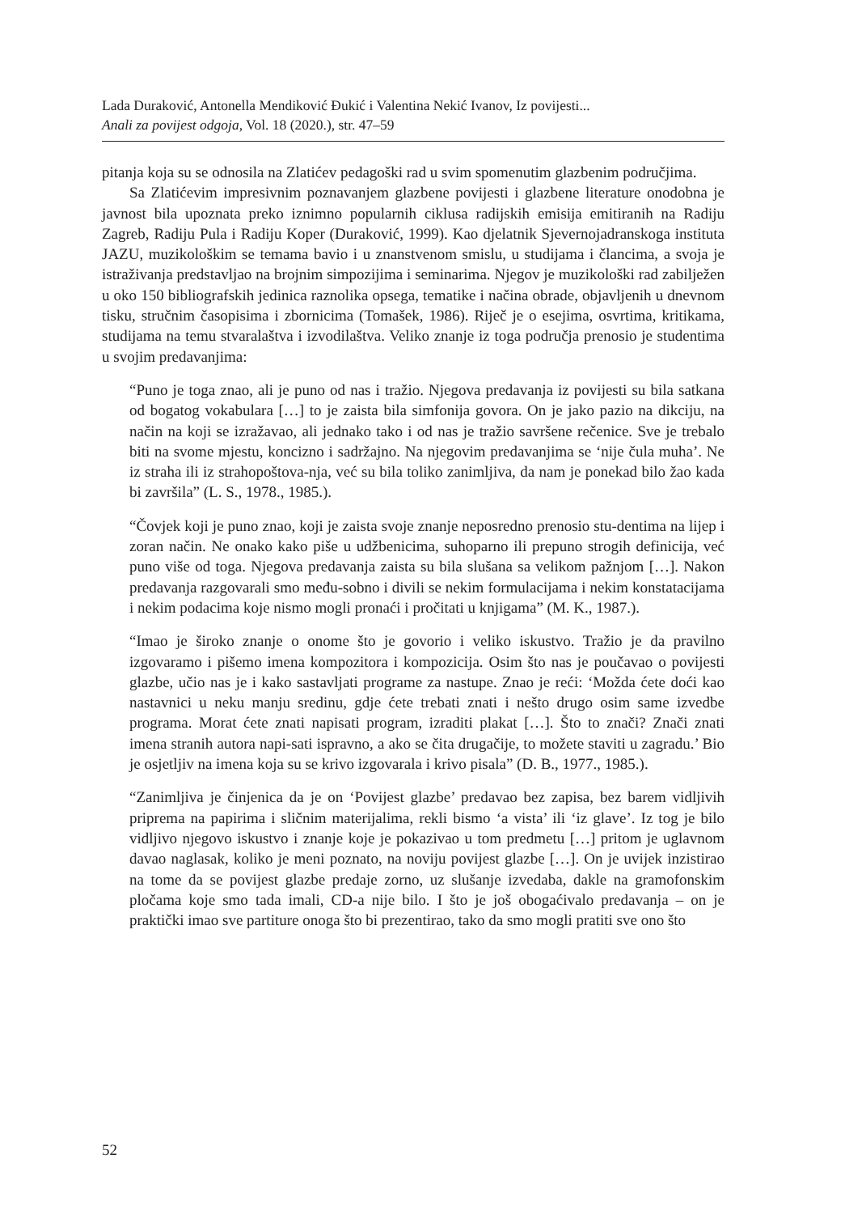Lada Duraković, Antonella Mendiković Đukić i Valentina Nekić Ivanov, Iz povijesti...
Anali za povijest odgoja, Vol. 18 (2020.), str. 47–59
pitanja koja su se odnosila na Zlatićev pedagoški rad u svim spomenutim glazbenim područjima.
Sa Zlatićevim impresivnim poznavanjem glazbene povijesti i glazbene literature onodobna je javnost bila upoznata preko iznimno popularnih ciklusa radijskih emisija emitiranih na Radiju Zagreb, Radiju Pula i Radiju Koper (Duraković, 1999). Kao djelatnik Sjevernojadranskoga instituta JAZU, muzikološkim se temama bavio i u znanstvenom smislu, u studijama i člancima, a svoja je istraživanja predstavljao na brojnim simpozijima i seminarima. Njegov je muzikološki rad zabilježen u oko 150 bibliografskih jedinica raznolika opsega, tematike i načina obrade, objavljenih u dnevnom tisku, stručnim časopisima i zbornicima (Tomašek, 1986). Riječ je o esejima, osvrtima, kritikama, studijama na temu stvaralaštva i izvodilaštva. Veliko znanje iz toga područja prenosio je studentima u svojim predavanjima:
“Puno je toga znao, ali je puno od nas i tražio. Njegova predavanja iz povijesti su bila satkana od bogatog vokabulara […] to je zaista bila simfonija govora. On je jako pazio na dikciju, na način na koji se izražavao, ali jednako tako i od nas je tražio savršene rečenice. Sve je trebalo biti na svome mjestu, koncizno i sadržajno. Na njegovim predavanjima se ‘nije čula muha’. Ne iz straha ili iz strahopoštova-nja, već su bila toliko zanimljiva, da nam je ponekad bilo žao kada bi završila” (L. S., 1978., 1985.).
“Čovjek koji je puno znao, koji je zaista svoje znanje neposredno prenosio stu-dentima na lijep i zoran način. Ne onako kako piše u udžbenicima, suhoparno ili prepuno strogih definicija, već puno više od toga. Njegova predavanja zaista su bila slušana sa velikom pažnjom […]. Nakon predavanja razgovarali smo među-sobno i divili se nekim formulacijama i nekim konstatacijama i nekim podacima koje nismo mogli pronaći i pročitati u knjigama” (M. K., 1987.).
“Imao je široko znanje o onome što je govorio i veliko iskustvo. Tražio je da pravilno izgovaramo i pišemo imena kompozitora i kompozicija. Osim što nas je poučavao o povijesti glazbe, učio nas je i kako sastavljati programe za nastupe. Znao je reći: ‘Možda ćete doći kao nastavnici u neku manju sredinu, gdje ćete trebati znati i nešto drugo osim same izvedbe programa. Morat ćete znati napisati program, izraditi plakat […]. Što to znači? Znači znati imena stranih autora napi-sati ispravno, a ako se čita drugačije, to možete staviti u zagradu.’ Bio je osjetljiv na imena koja su se krivo izgovarala i krivo pisala” (D. B., 1977., 1985.).
“Zanimljiva je činjenica da je on ‘Povijest glazbe’ predavao bez zapisa, bez barem vidljivih priprema na papirima i sličnim materijalima, rekli bismo ‘a vista’ ili ‘iz glave’. Iz tog je bilo vidljivo njegovo iskustvo i znanje koje je pokazivao u tom predmetu […] pritom je uglavnom davao naglasak, koliko je meni poznato, na noviju povijest glazbe […]. On je uvijek inzistirao na tome da se povijest glazbe predaje zorno, uz slušanje izvedaba, dakle na gramofonskim pločama koje smo tada imali, CD-a nije bilo. I što je još obogaćivalo predavanja – on je praktički imao sve partiture onoga što bi prezentirao, tako da smo mogli pratiti sve ono što
52